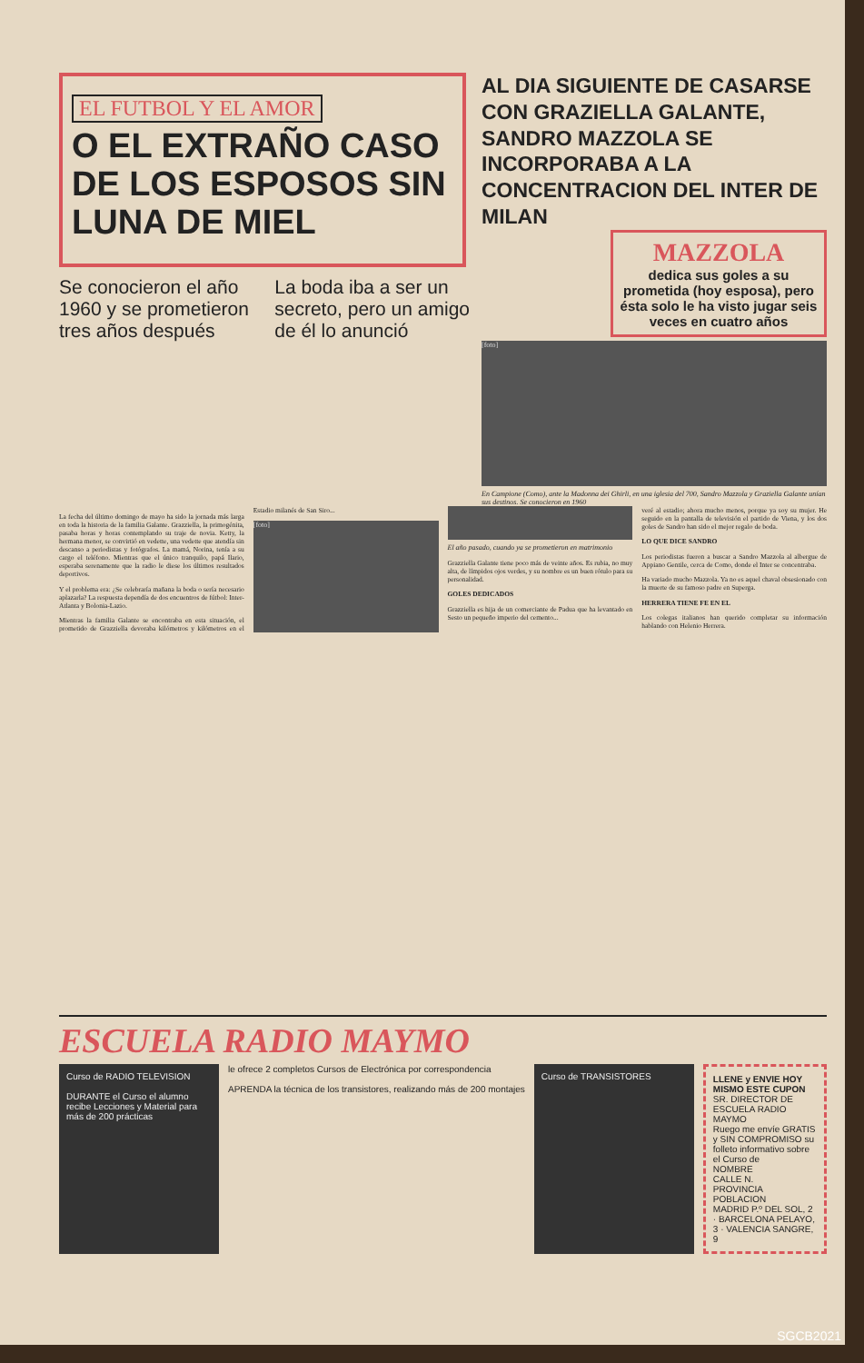EL FUTBOL Y EL AMOR
O EL EXTRAÑO CASO DE LOS ESPOSOS SIN LUNA DE MIEL
Se conocieron el año 1960 y se prometieron tres años después
La boda iba a ser un secreto, pero un amigo de él lo anunció
AL DIA SIGUIENTE DE CASARSE CON GRAZIELLA GALANTE, SANDRO MAZZOLA SE INCORPORABA A LA CONCENTRACION DEL INTER DE MILAN
MAZZOLA
dedica sus goles a su prometida (hoy esposa), pero ésta solo le ha visto jugar seis veces en cuatro años
[foto]
En Campione (Como), ante la Madonna dei Ghirli, en una iglesia del 700, Sandro Mazzola y Graziella Galante unían sus destinos. Se conocieron en 1960
La fecha del último domingo de mayo ha sido la jornada más larga en toda la historia de la familia Galante. Grazziella, la primogénita, pasaba horas y horas contemplando su traje de novia. Ketty, la hermana menor, se convirtió en vedette, una vedette que atendía sin descanso a periodistas y fotógrafos. La mamá, Norina, tenía a su cargo el teléfono. Mientras que el único tranquilo, papá Ilario, esperaba serenamente que la radio le diese los últimos resultados deportivos.
Y el problema era: ¿Se celebraría mañana la boda o sería necesario aplazarla? La respuesta dependía de dos encuentros de fútbol: Inter-Atlanta y Bolonia-Lazio.
Mientras la familia Galante se encontraba en esta situación, el prometido de Grazziella devoraba kilómetros y kilómetros en el Estadio milanés de San Siro...
[foto]
El año pasado, cuando ya se prometieron en matrimonio
Grazziella Galante tiene poco más de veinte años. Es rubia, no muy alta, de límpidos ojos verdes, y su nombre es un buen rótulo para su personalidad.
GOLES DEDICADOS
Grazziella es hija de un comerciante de Padua que ha levantado en Sesto un pequeño imperio del cemento...
veré al estadio; ahora mucho menos, porque ya soy su mujer. He seguido en la pantalla de televisión el partido de Viena, y los dos goles de Sandro han sido el mejor regalo de boda.
LO QUE DICE SANDRO
Los periodistas fueron a buscar a Sandro Mazzola al albergue de Appiano Gentile, cerca de Como, donde el Inter se concentraba.
Ha variado mucho Mazzola. Ya no es aquel chaval obsesionado con la muerte de su famoso padre en Superga.
HERRERA TIENE FE EN EL
Los colegas italianos han querido completar su información hablando con Helenio Herrera.
ESCUELA RADIO MAYMO
Curso de RADIO TELEVISION
DURANTE el Curso el alumno recibe Lecciones y Material para más de 200 prácticas
le ofrece 2 completos Cursos de Electrónica por correspondencia
APRENDA la técnica de los transistores, realizando más de 200 montajes
Curso de TRANSISTORES LLENE y ENVIE HOY MISMO ESTE CUPON
SR. DIRECTOR DE ESCUELA RADIO MAYMO
Ruego me envíe GRATIS y SIN COMPROMISO su folleto informativo sobre el Curso de
NOMBRE
CALLE N.
PROVINCIA
POBLACION
MADRID P.º DEL SOL, 2 · BARCELONA PELAYO, 3 · VALENCIA SANGRE, 9
SGCB2021